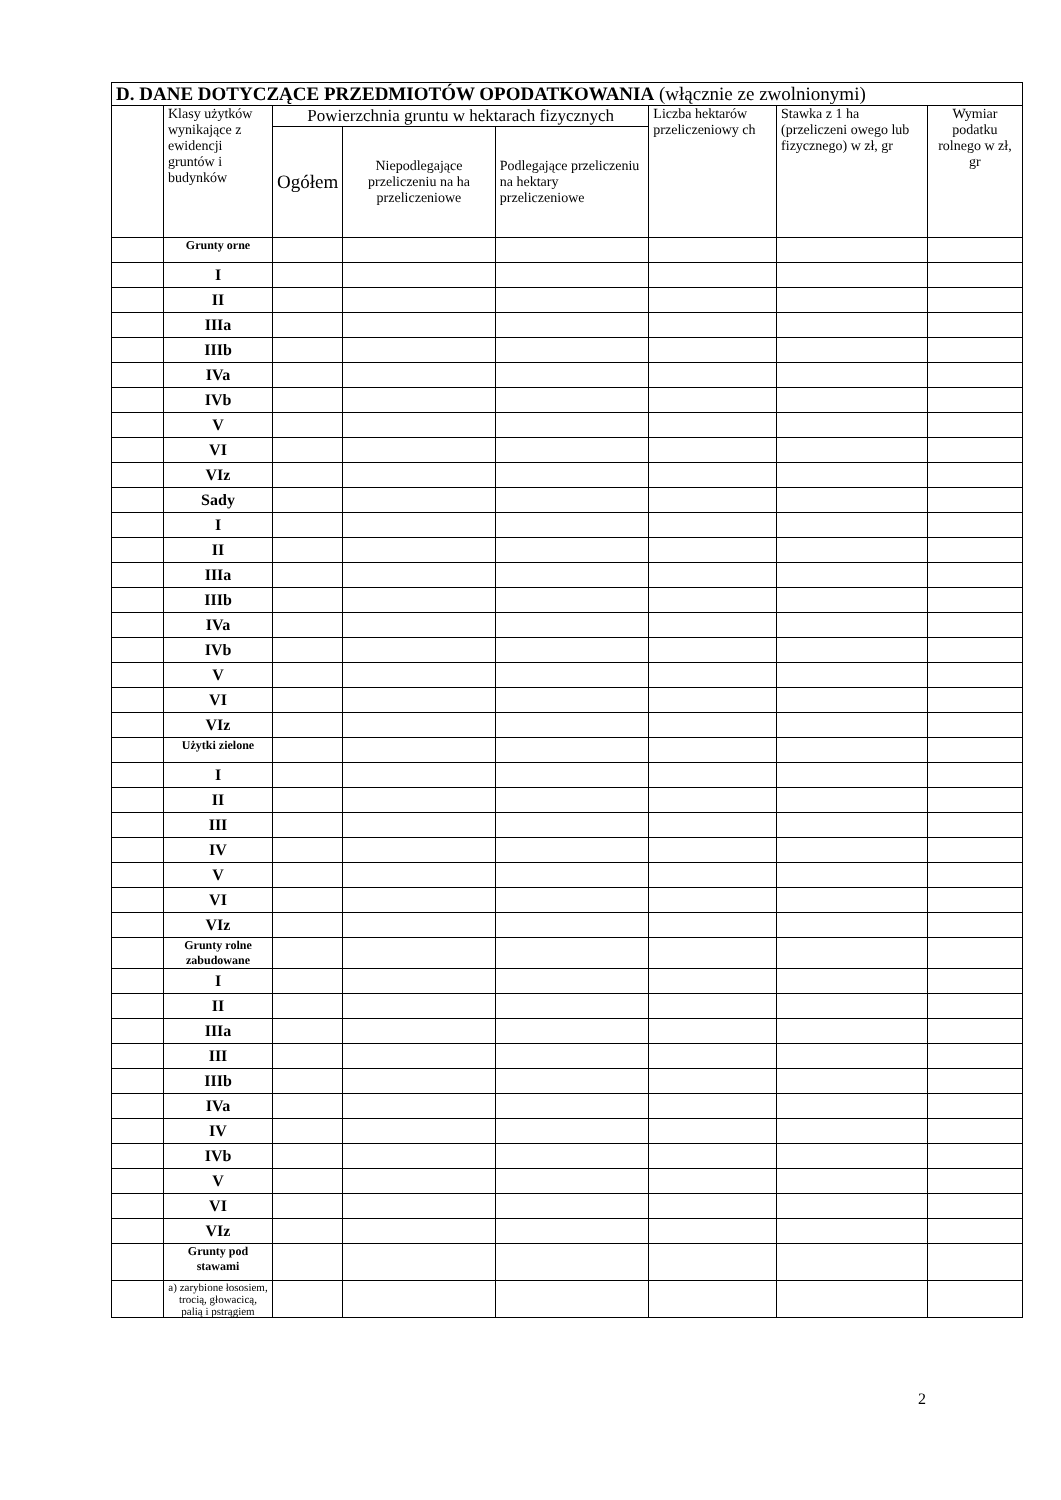| D. DANE DOTYCZĄCE PRZEDMIOTÓW OPODATKOWANIA (włącznie ze zwolnionymi) | | | | | | | |
| --- | --- | --- | --- | --- | --- | --- | --- |
| | Klasy użytków wynikające z ewidencji gruntów i budynków | Powierzchnia gruntu w hektarach fizycznych | | | Liczba hektarów przeliczeniowy ch | Stawka z 1 ha (przeliczeni owego lub fizycznego) w zł, gr | Wymiar podatku rolnego w zł, gr |
| | | Ogółem | Niepodlegające przeliczeniu na ha przeliczeniowe | Podlegające przeliczeniu na hektary przeliczeniowe | | | |
| | Grunty orne | | | | | | |
| | I | | | | | | |
| | II | | | | | | |
| | IIIa | | | | | | |
| | IIIb | | | | | | |
| | IVa | | | | | | |
| | IVb | | | | | | |
| | V | | | | | | |
| | VI | | | | | | |
| | VIz | | | | | | |
| | Sady | | | | | | |
| | I | | | | | | |
| | II | | | | | | |
| | IIIa | | | | | | |
| | IIIb | | | | | | |
| | IVa | | | | | | |
| | IVb | | | | | | |
| | V | | | | | | |
| | VI | | | | | | |
| | VIz | | | | | | |
| | Użytki zielone | | | | | | |
| | I | | | | | | |
| | II | | | | | | |
| | III | | | | | | |
| | IV | | | | | | |
| | V | | | | | | |
| | VI | | | | | | |
| | VIz | | | | | | |
| | Grunty rolne zabudowane | | | | | | |
| | I | | | | | | |
| | II | | | | | | |
| | IIIa | | | | | | |
| | III | | | | | | |
| | IIIb | | | | | | |
| | IVa | | | | | | |
| | IV | | | | | | |
| | IVb | | | | | | |
| | V | | | | | | |
| | VI | | | | | | |
| | VIz | | | | | | |
| | Grunty pod stawami | | | | | | |
| | a) zarybione łososiem, trocią, głowacicą, palią i pstrągiem | | | | | | |
2